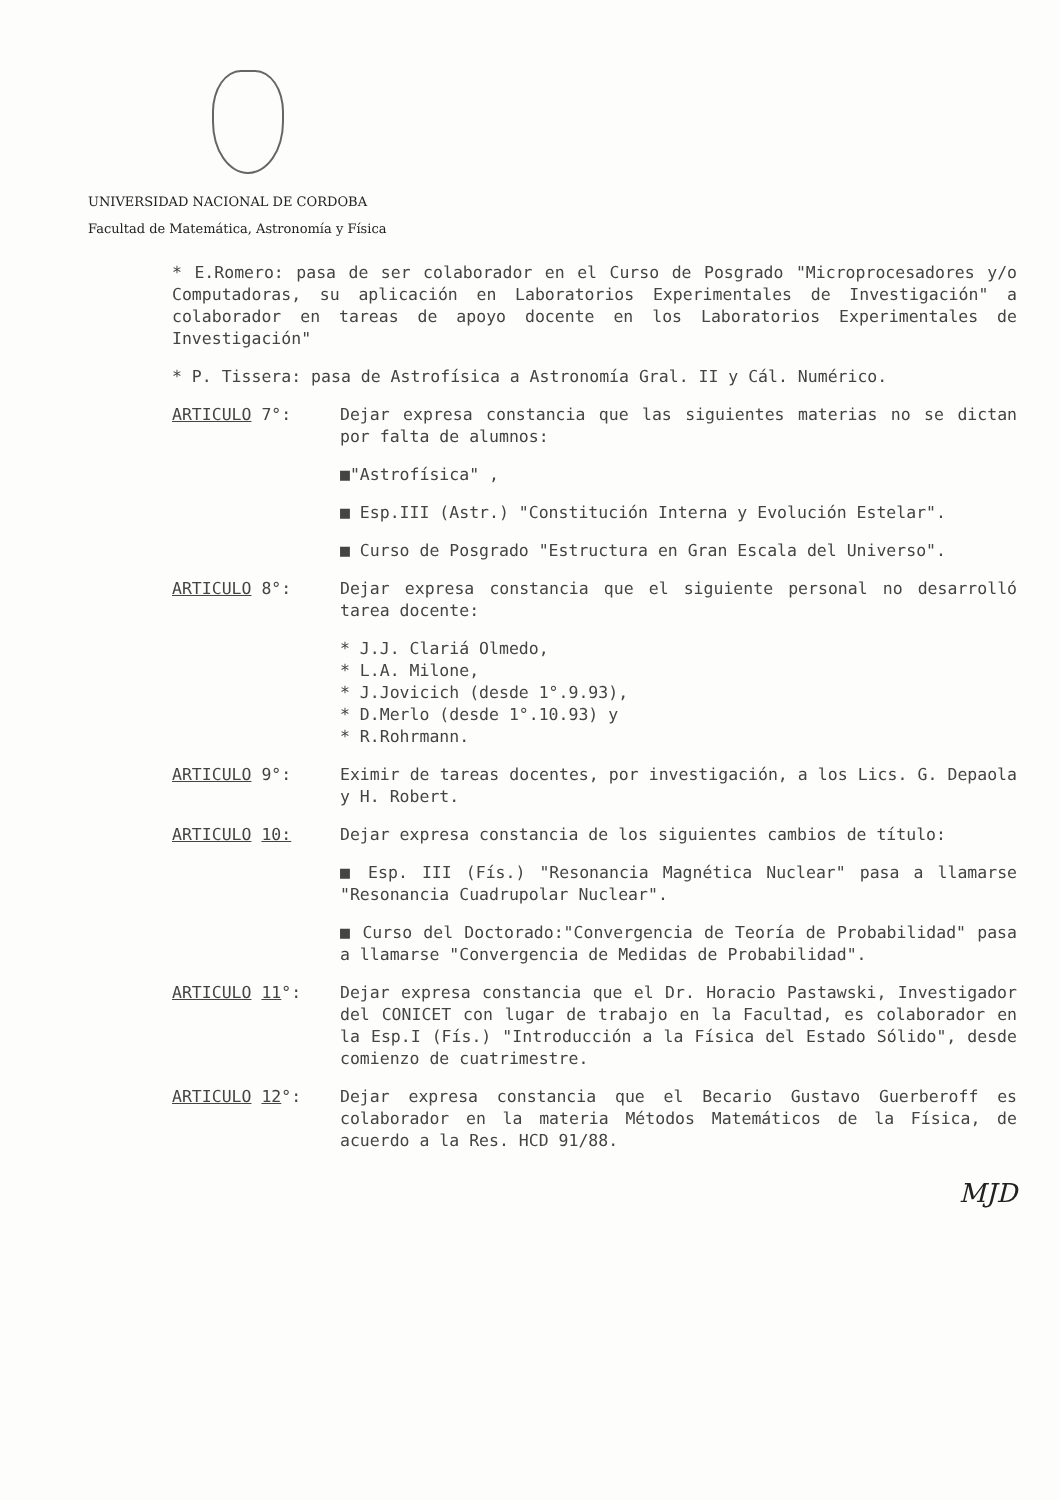UNIVERSIDAD NACIONAL DE CORDOBA
Facultad de Matemática, Astronomía y Física
* E.Romero: pasa de ser colaborador en el Curso de Posgrado "Microprocesadores y/o Computadoras, su aplicación en Laboratorios Experimentales de Investigación" a colaborador en tareas de apoyo docente en los Laboratorios Experimentales de Investigación"
* P. Tissera: pasa de Astrofísica a Astronomía Gral. II y Cál. Numérico.
ARTICULO 7°: Dejar expresa constancia que las siguientes materias no se dictan por falta de alumnos:
■"Astrofísica" ,
■ Esp.III (Astr.) "Constitución Interna y Evolución Estelar".
■ Curso de Posgrado "Estructura en Gran Escala del Universo".
ARTICULO 8°: Dejar expresa constancia que el siguiente personal no desarrolló tarea docente:
* J.J. Clariá Olmedo,
* L.A. Milone,
* J.Jovicich (desde 1°.9.93),
* D.Merlo (desde 1°.10.93) y
* R.Rohrmann.
ARTICULO 9°: Eximir de tareas docentes, por investigación, a los Lics. G. Depaola y H. Robert.
ARTICULO 10: Dejar expresa constancia de los siguientes cambios de título:
■ Esp. III (Fís.) "Resonancia Magnética Nuclear" pasa a llamarse "Resonancia Cuadrupolar Nuclear".
■ Curso del Doctorado:"Convergencia de Teoría de Probabilidad" pasa a llamarse "Convergencia de Medidas de Probabilidad".
ARTICULO 11°: Dejar expresa constancia que el Dr. Horacio Pastawski, Investigador del CONICET con lugar de trabajo en la Facultad, es colaborador en la Esp.I (Fís.) "Introducción a la Física del Estado Sólido", desde comienzo de cuatrimestre.
ARTICULO 12°: Dejar expresa constancia que el Becario Gustavo Guerberoff es colaborador en la materia Métodos Matemáticos de la Física, de acuerdo a la Res. HCD 91/88.
MJD